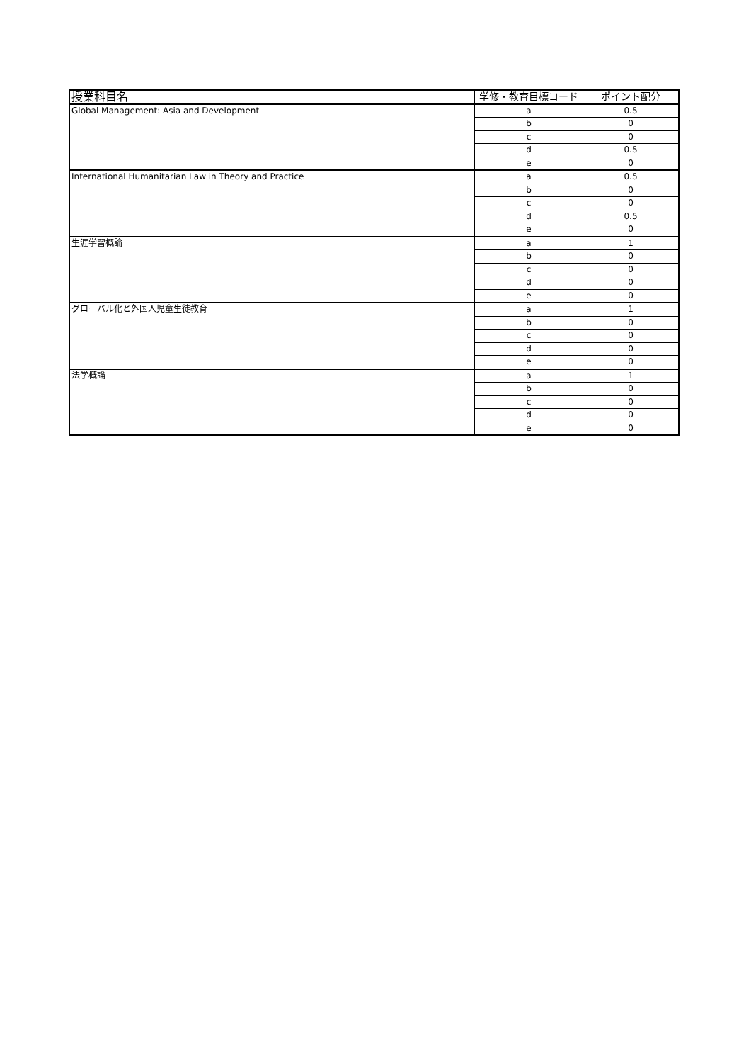| 授業科目名 | 学修・教育目標コード | ポイント配分 |
| --- | --- | --- |
| Global Management: Asia and Development | a | 0.5 |
| | b | 0 |
| | c | 0 |
| | d | 0.5 |
| | e | 0 |
| International Humanitarian Law in Theory and Practice | a | 0.5 |
| | b | 0 |
| | c | 0 |
| | d | 0.5 |
| | e | 0 |
| 生涯学習概論 | a | 1 |
| | b | 0 |
| | c | 0 |
| | d | 0 |
| | e | 0 |
| グローバル化と外国人児童生徒教育 | a | 1 |
| | b | 0 |
| | c | 0 |
| | d | 0 |
| | e | 0 |
| 法学概論 | a | 1 |
| | b | 0 |
| | c | 0 |
| | d | 0 |
| | e | 0 |